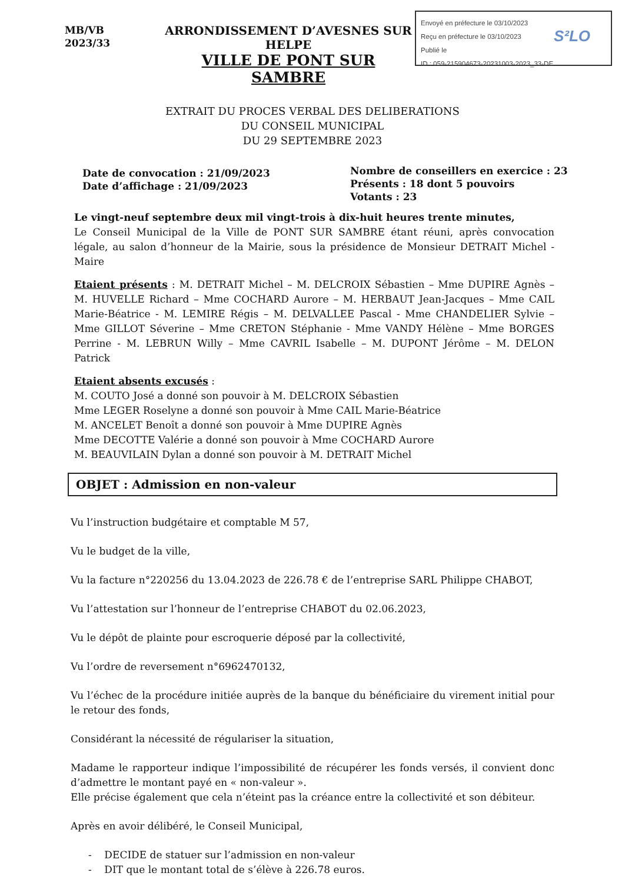MB/VB
2023/33
ARRONDISSEMENT D’AVESNES SUR HELPE
VILLE DE PONT SUR SAMBRE
Envoyé en préfecture le 03/10/2023
Reçu en préfecture le 03/10/2023
Publié le
ID : 059-215904673-20231003-2023_33-DE
S²LO
EXTRAIT DU PROCES VERBAL DES DELIBERATIONS
DU CONSEIL MUNICIPAL
DU 29 SEPTEMBRE 2023
Date de convocation : 21/09/2023
Date d’affichage : 21/09/2023
Nombre de conseillers en exercice : 23
Présents : 18 dont 5 pouvoirs
Votants : 23
Le vingt-neuf septembre deux mil vingt-trois à dix-huit heures trente minutes,
Le Conseil Municipal de la Ville de PONT SUR SAMBRE étant réuni, après convocation légale, au salon d’honneur de la Mairie, sous la présidence de Monsieur DETRAIT Michel - Maire
Etaient présents : M. DETRAIT Michel – M. DELCROIX Sébastien – Mme DUPIRE Agnès – M. HUVELLE Richard – Mme COCHARD Aurore – M. HERBAUT Jean-Jacques – Mme CAIL Marie-Béatrice - M. LEMIRE Régis – M. DELVALLEE Pascal - Mme CHANDELIER Sylvie – Mme GILLOT Séverine – Mme CRETON Stéphanie - Mme VANDY Hélène – Mme BORGES Perrine - M. LEBRUN Willy – Mme CAVRIL Isabelle – M. DUPONT Jérôme – M. DELON Patrick
Etaient absents excusés :
M. COUTO José a donné son pouvoir à M. DELCROIX Sébastien
Mme LEGER Roselyne a donné son pouvoir à Mme CAIL Marie-Béatrice
M. ANCELET Benoît a donné son pouvoir à Mme DUPIRE Agnès
Mme DECOTTE Valérie a donné son pouvoir à Mme COCHARD Aurore
M. BEAUVILAIN Dylan a donné son pouvoir à M. DETRAIT Michel
OBJET : Admission en non-valeur
Vu l’instruction budgétaire et comptable M 57,
Vu le budget de la ville,
Vu la facture n°220256 du 13.04.2023 de 226.78 € de l’entreprise SARL Philippe CHABOT,
Vu l’attestation sur l’honneur de l’entreprise CHABOT du 02.06.2023,
Vu le dépôt de plainte pour escroquerie déposé par la collectivité,
Vu l’ordre de reversement n°6962470132,
Vu l’échec de la procédure initiée auprès de la banque du bénéficiaire du virement initial pour le retour des fonds,
Considérant la nécessité de régulariser la situation,
Madame le rapporteur indique l’impossibilité de récupérer les fonds versés, il convient donc d’admettre le montant payé en « non-valeur ».
Elle précise également que cela n’éteint pas la créance entre la collectivité et son débiteur.
Après en avoir délibéré, le Conseil Municipal,
- DECIDE de statuer sur l’admission en non-valeur
- DIT que le montant total de s’élève à 226.78 euros.